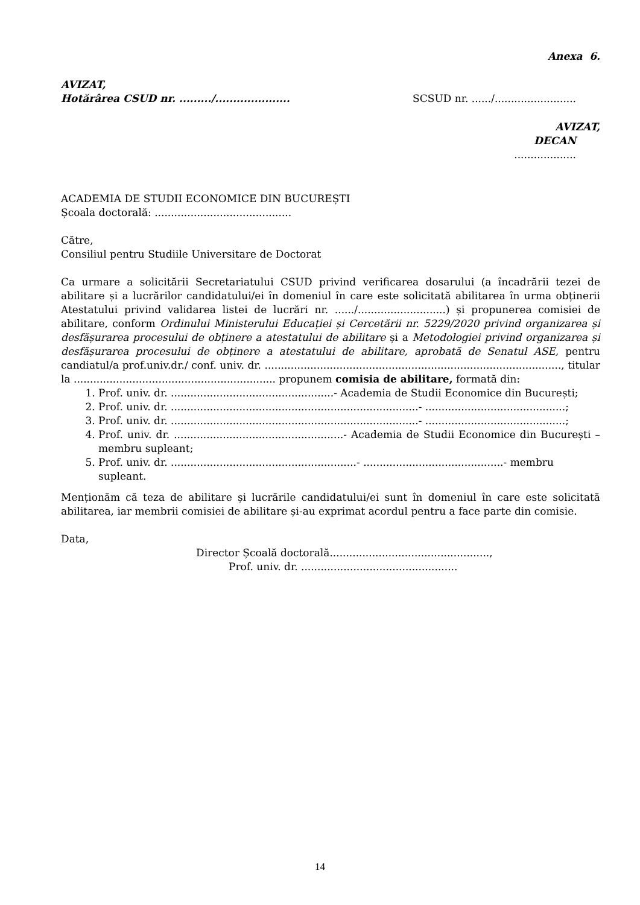Anexa 6.
AVIZAT,
Hotărârea CSUD nr. ........./.....................
SCSUD nr. ....../.........................
AVIZAT,
DECAN
...................
ACADEMIA DE STUDII ECONOMICE DIN BUCUREȘTI
Școala doctorală: ..........................................
Către,
Consiliul pentru Studiile Universitare de Doctorat
Ca urmare a solicitării Secretariatului CSUD privind verificarea dosarului (a încadrării tezei de abilitare și a lucrărilor candidatului/ei în domeniul în care este solicitată abilitarea în urma obținerii Atestatului privind validarea listei de lucrări nr. ....../...........................) și propunerea comisiei de abilitare, conform Ordinului Ministerului Educației și Cercetării nr. 5229/2020 privind organizarea și desfășurarea procesului de obținere a atestatului de abilitare și a Metodologiei privind organizarea și desfășurarea procesului de obținere a atestatului de abilitare, aprobată de Senatul ASE, pentru candiatul/a prof.univ.dr./ conf. univ. dr. ..........................................................................................., titular la .............................................................. propunem comisia de abilitare, formată din:
1. Prof. univ. dr. ..................................................- Academia de Studii Economice din București;
2. Prof. univ. dr. ............................................................................- ...........................................;
3. Prof. univ. dr. ............................................................................- ...........................................;
4. Prof. univ. dr. ....................................................- Academia de Studii Economice din București – membru supleant;
5. Prof. univ. dr. .........................................................- ...........................................- membru supleant.
Menționăm că teza de abilitare și lucrările candidatului/ei sunt în domeniul în care este solicitată abilitarea, iar membrii comisiei de abilitare și-au exprimat acordul pentru a face parte din comisie.
Data,
Director Școală doctorală.................................................,
Prof. univ. dr. ................................................
14